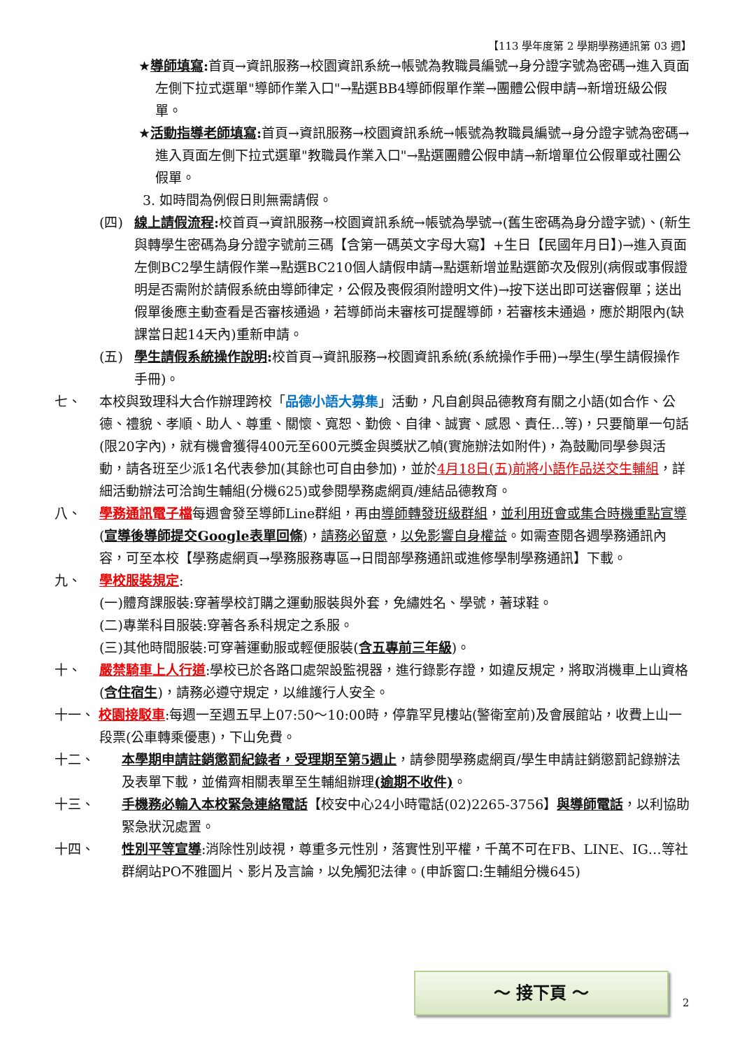【113 學年度第 2 學期學務通訊第 03 週】
★導師填寫: 首頁→資訊服務→校園資訊系統→帳號為教職員編號→身分證字號為密碼→進入頁面左側下拉式選單"導師作業入口"→點選BB4導師假單作業→團體公假申請→新增班級公假單。
★活動指導老師填寫: 首頁→資訊服務→校園資訊系統→帳號為教職員編號→身分證字號為密碼→進入頁面左側下拉式選單"教職員作業入口"→點選團體公假申請→新增單位公假單或社團公假單。
3. 如時間為例假日則無需請假。
(四) 線上請假流程: 校首頁→資訊服務→校園資訊系統→帳號為學號→(舊生密碼為身分證字號)、(新生與轉學生密碼為身分證字號前三碼【含第一碼英文字母大寫】+生日【民國年月日】)→進入頁面左側BC2學生請假作業→點選BC210個人請假申請→點選新增並點選節次及假別(病假或事假證明是否需附於請假系統由導師律定，公假及喪假須附證明文件)→按下送出即可送審假單；送出假單後應主動查看是否審核通過，若導師尚未審核可提醒導師，若審核未通過，應於期限內(缺課當日起14天內)重新申請。
(五) 學生請假系統操作說明: 校首頁→資訊服務→校園資訊系統(系統操作手冊)→學生(學生請假操作手冊)。
七、 本校與致理科大合作辦理跨校「品德小語大募集」活動，凡自創與品德教育有關之小語(如合作、公德、禮貌、孝順、助人、尊重、關懷、寬恕、勤儉、自律、誠實、感恩、責任…等)，只要簡單一句話(限20字內)，就有機會獲得400元至600元獎金與獎狀乙幀(實施辦法如附件)，為鼓勵同學參與活動，請各班至少派1名代表參加(其餘也可自由參加)，並於4月18日(五)前將小語作品送交生輔組，詳細活動辦法可洽詢生輔組(分機625)或參閱學務處網頁/連結品德教育。
八、 學務通訊電子檔每週會發至導師Line群組，再由導師轉發班級群組，並利用班會或集合時機重點宣導(宣導後導師提交Google表單回條)，請務必留意，以免影響自身權益。如需查閱各週學務通訊內容，可至本校【學務處網頁→學務服務專區→日間部學務通訊或進修學制學務通訊】下載。
九、 學校服裝規定:
(一)體育課服裝:穿著學校訂購之運動服裝與外套，免繡姓名、學號，著球鞋。
(二)專業科目服裝:穿著各系科規定之系服。
(三)其他時間服裝:可穿著運動服或輕便服裝(含五專前三年級)。
十、 嚴禁騎車上人行道:學校已於各路口處架設監視器，進行錄影存證，如違反規定，將取消機車上山資格(含住宿生)，請務必遵守規定，以維護行人安全。
十一、 校園接駁車:每週一至週五早上07:50～10:00時，停靠罕見樓站(警衛室前)及會展館站，收費上山一段票(公車轉乘優惠)，下山免費。
十二、 本學期申請註銷懲罰紀錄者，受理期至第5週止，請參閱學務處網頁/學生申請註銷懲罰記錄辦法及表單下載，並備齊相關表單至生輔組辦理(逾期不收件)。
十三、 手機務必輸入本校緊急連絡電話【校安中心24小時電話(02)2265-3756】與導師電話，以利協助緊急狀況處置。
十四、 性別平等宣導:消除性別歧視，尊重多元性別，落實性別平權，千萬不可在FB、LINE、IG…等社群網站PO不雅圖片、影片及言論，以免觸犯法律。(申訴窗口:生輔組分機645)
～ 接下頁 ～
2